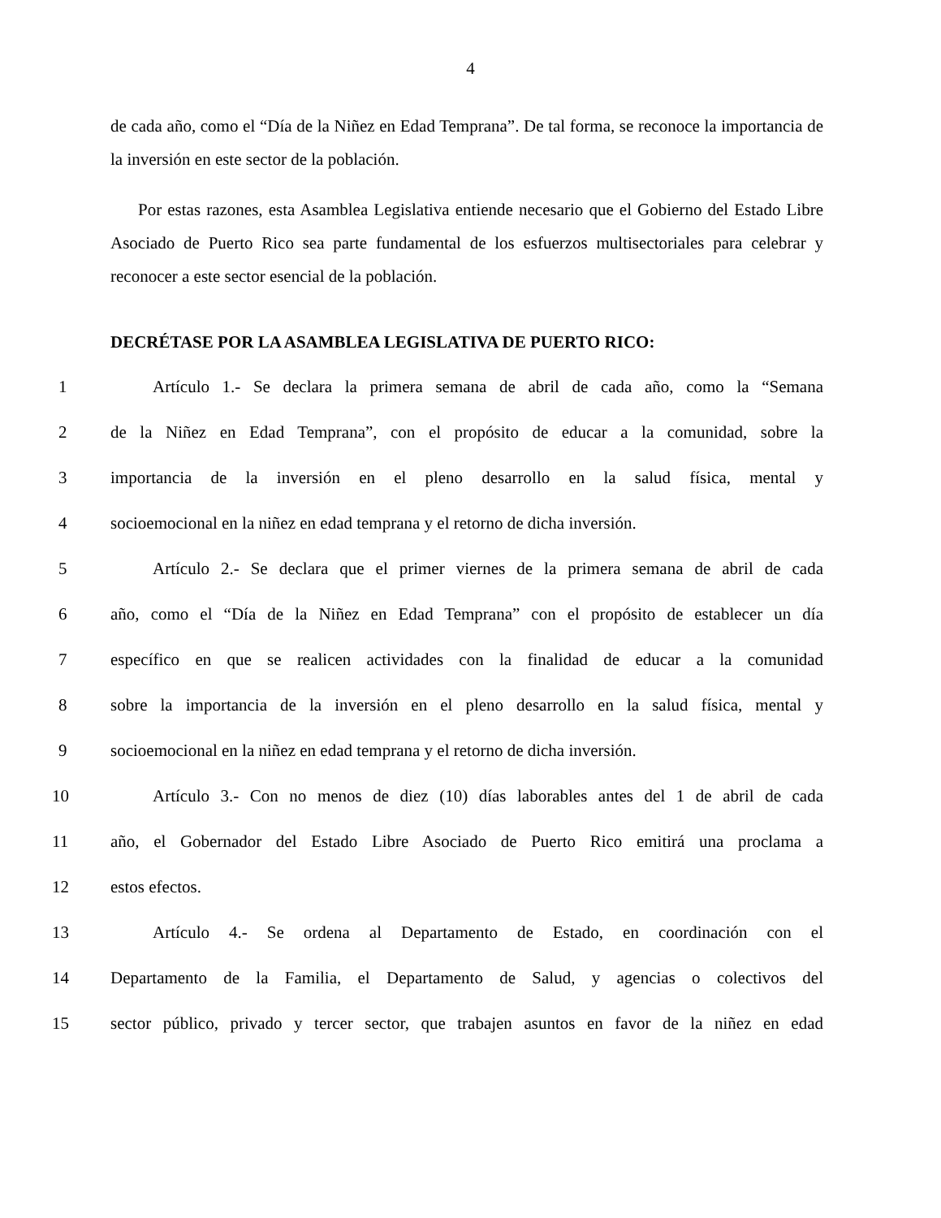4
de cada año, como el “Día de la Niñez en Edad Temprana”. De tal forma, se reconoce la importancia de la inversión en este sector de la población.
Por estas razones, esta Asamblea Legislativa entiende necesario que el Gobierno del Estado Libre Asociado de Puerto Rico sea parte fundamental de los esfuerzos multisectoriales para celebrar y reconocer a este sector esencial de la población.
DECRÉTASE POR LA ASAMBLEA LEGISLATIVA DE PUERTO RICO:
1 Artículo 1.- Se declara la primera semana de abril de cada año, como la “Semana
2 de la Niñez en Edad Temprana”, con el propósito de educar a la comunidad, sobre la
3 importancia de la inversión en el pleno desarrollo en la salud física, mental y
4 socioemocional en la niñez en edad temprana y el retorno de dicha inversión.
5 Artículo 2.- Se declara que el primer viernes de la primera semana de abril de cada
6 año, como el “Día de la Niñez en Edad Temprana” con el propósito de establecer un día
7 específico en que se realicen actividades con la finalidad de educar a la comunidad
8 sobre la importancia de la inversión en el pleno desarrollo en la salud física, mental y
9 socioemocional en la niñez en edad temprana y el retorno de dicha inversión.
10 Artículo 3.- Con no menos de diez (10) días laborables antes del 1 de abril de cada
11 año, el Gobernador del Estado Libre Asociado de Puerto Rico emitirá una proclama a
12 estos efectos.
13 Artículo 4.- Se ordena al Departamento de Estado, en coordinación con el
14 Departamento de la Familia, el Departamento de Salud, y agencias o colectivos del
15 sector público, privado y tercer sector, que trabajen asuntos en favor de la niñez en edad